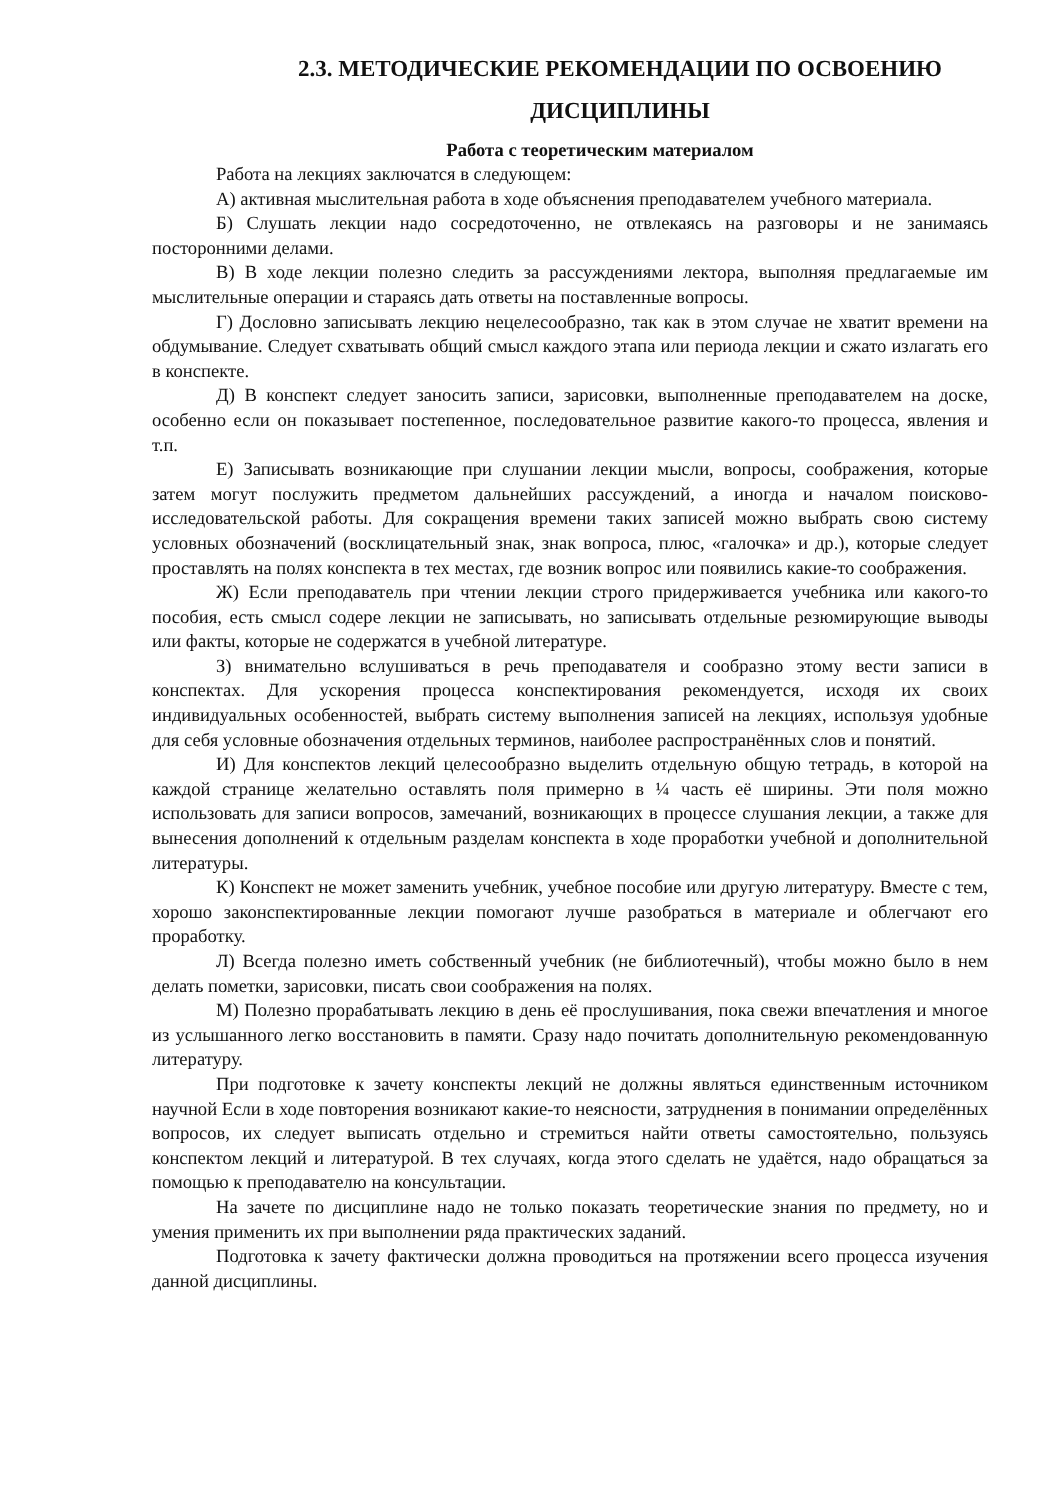2.3. МЕТОДИЧЕСКИЕ РЕКОМЕНДАЦИИ ПО ОСВОЕНИЮ ДИСЦИПЛИНЫ
Работа с теоретическим материалом
Работа на лекциях заключатся в следующем:
А) активная мыслительная работа в ходе объяснения преподавателем учебного материала.
Б) Слушать лекции надо сосредоточенно, не отвлекаясь на разговоры и не занимаясь посторонними делами.
В) В ходе лекции полезно следить за рассуждениями лектора, выполняя предлагаемые им мыслительные операции и стараясь дать ответы на поставленные вопросы.
Г) Дословно записывать лекцию нецелесообразно, так как в этом случае не хватит времени на обдумывание. Следует схватывать общий смысл каждого этапа или периода лекции и сжато излагать его в конспекте.
Д) В конспект следует заносить записи, зарисовки, выполненные преподавателем на доске, особенно если он показывает постепенное, последовательное развитие какого-то процесса, явления и т.п.
Е) Записывать возникающие при слушании лекции мысли, вопросы, соображения, которые затем могут послужить предметом дальнейших рассуждений, а иногда и началом поисково-исследовательской работы. Для сокращения времени таких записей можно выбрать свою систему условных обозначений (восклицательный знак, знак вопроса, плюс, «галочка» и др.), которые следует проставлять на полях конспекта в тех местах, где возник вопрос или появились какие-то соображения.
Ж) Если преподаватель при чтении лекции строго придерживается учебника или какого-то пособия, есть смысл содере лекции не записывать, но записывать отдельные резюмирующие выводы или факты, которые не содержатся в учебной литературе.
З) внимательно вслушиваться в речь преподавателя и сообразно этому вести записи в конспектах. Для ускорения процесса конспектирования рекомендуется, исходя их своих индивидуальных особенностей, выбрать систему выполнения записей на лекциях, используя удобные для себя условные обозначения отдельных терминов, наиболее распространённых слов и понятий.
И) Для конспектов лекций целесообразно выделить отдельную общую тетрадь, в которой на каждой странице желательно оставлять поля примерно в ¼ часть её ширины. Эти поля можно использовать для записи вопросов, замечаний, возникающих в процессе слушания лекции, а также для вынесения дополнений к отдельным разделам конспекта в ходе проработки учебной и дополнительной литературы.
К) Конспект не может заменить учебник, учебное пособие или другую литературу. Вместе с тем, хорошо законспектированные лекции помогают лучше разобраться в материале и облегчают его проработку.
Л) Всегда полезно иметь собственный учебник (не библиотечный), чтобы можно было в нем делать пометки, зарисовки, писать свои соображения на полях.
М) Полезно прорабатывать лекцию в день её прослушивания, пока свежи впечатления и многое из услышанного легко восстановить в памяти. Сразу надо почитать дополнительную рекомендованную литературу.
При подготовке к зачету конспекты лекций не должны являться единственным источником научной Если в ходе повторения возникают какие-то неясности, затруднения в понимании определённых вопросов, их следует выписать отдельно и стремиться найти ответы самостоятельно, пользуясь конспектом лекций и литературой. В тех случаях, когда этого сделать не удаётся, надо обращаться за помощью к преподавателю на консультации.
На зачете по дисциплине надо не только показать теоретические знания по предмету, но и умения применить их при выполнении ряда практических заданий.
Подготовка к зачету фактически должна проводиться на протяжении всего процесса изучения данной дисциплины.